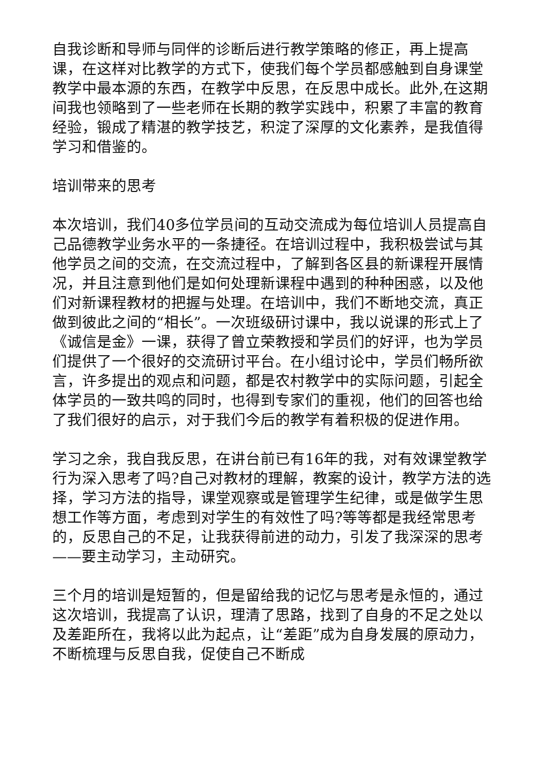自我诊断和导师与同伴的诊断后进行教学策略的修正，再上提高课，在这样对比教学的方式下，使我们每个学员都感触到自身课堂教学中最本源的东西，在教学中反思，在反思中成长。此外,在这期间我也领略到了一些老师在长期的教学实践中，积累了丰富的教育经验，锻成了精湛的教学技艺，积淀了深厚的文化素养，是我值得学习和借鉴的。
培训带来的思考
本次培训，我们40多位学员间的互动交流成为每位培训人员提高自己品德教学业务水平的一条捷径。在培训过程中，我积极尝试与其他学员之间的交流，在交流过程中，了解到各区县的新课程开展情况，并且注意到他们是如何处理新课程中遇到的种种困惑，以及他们对新课程教材的把握与处理。在培训中，我们不断地交流，真正做到彼此之间的“相长”。一次班级研讨课中，我以说课的形式上了《诚信是金》一课，获得了曾立荣教授和学员们的好评，也为学员们提供了一个很好的交流研讨平台。在小组讨论中，学员们畅所欲言，许多提出的观点和问题，都是农村教学中的实际问题，引起全体学员的一致共鸣的同时，也得到专家们的重视，他们的回答也给了我们很好的启示，对于我们今后的教学有着积极的促进作用。
学习之余，我自我反思，在讲台前已有16年的我，对有效课堂教学行为深入思考了吗?自己对教材的理解，教案的设计，教学方法的选择，学习方法的指导，课堂观察或是管理学生纪律，或是做学生思想工作等方面，考虑到对学生的有效性了吗?等等都是我经常思考的，反思自己的不足，让我获得前进的动力，引发了我深深的思考——要主动学习，主动研究。
三个月的培训是短暂的，但是留给我的记忆与思考是永恒的，通过这次培训，我提高了认识，理清了思路，找到了自身的不足之处以及差距所在，我将以此为起点，让“差距”成为自身发展的原动力，不断梳理与反思自我，促使自己不断成